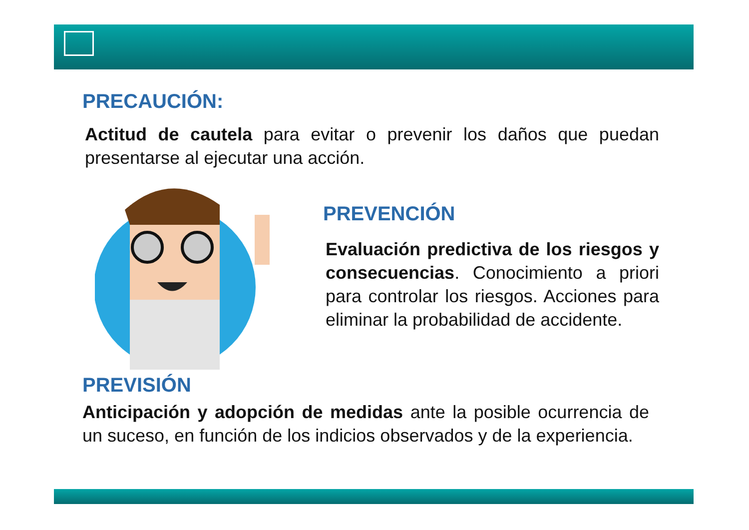PRECAUCIÓN:
Actitud de cautela para evitar o prevenir los daños que puedan presentarse al ejecutar una acción.
PREVENCIÓN
Evaluación predictiva de los riesgos y consecuencias. Conocimiento a priori para controlar los riesgos. Acciones para eliminar la probabilidad de accidente.
PREVISIÓN
Anticipación y adopción de medidas ante la posible ocurrencia de un suceso, en función de los indicios observados y de la experiencia.